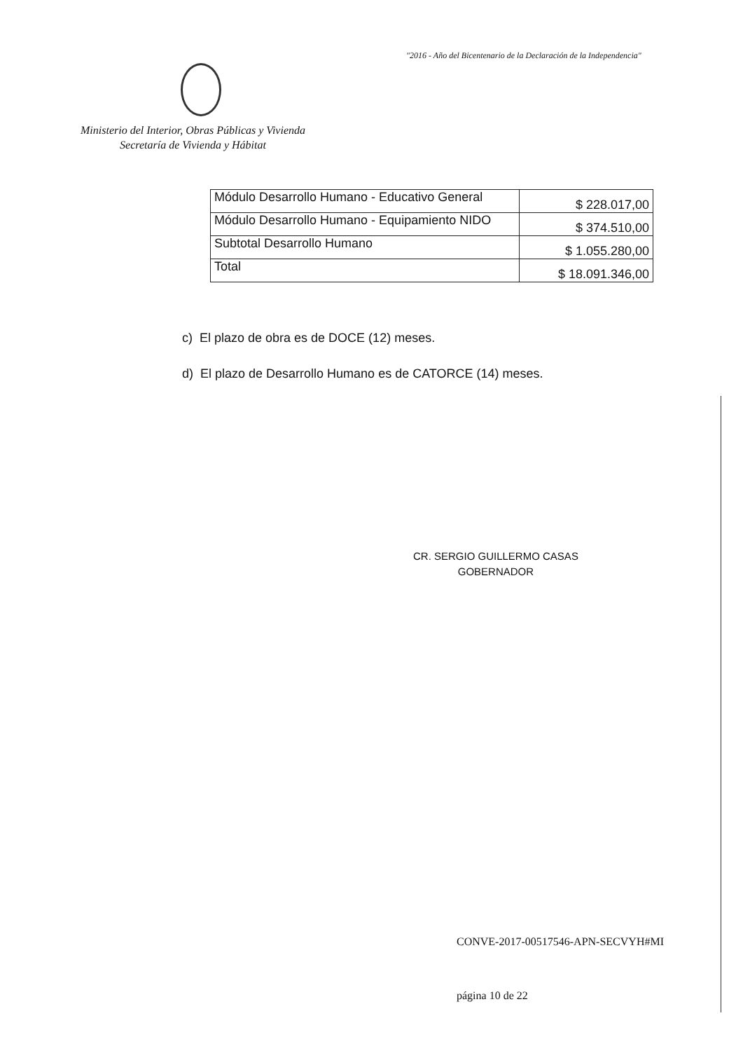"2016 - Año del Bicentenario de la Declaración de la Independencia"
Ministerio del Interior, Obras Públicas y Vivienda
Secretaría de Vivienda y Hábitat
| Módulo Desarrollo Humano - Educativo General | $ 228.017,00 |
| Módulo Desarrollo Humano - Equipamiento NIDO | $ 374.510,00 |
| Subtotal Desarrollo Humano | $ 1.055.280,00 |
| Total | $ 18.091.346,00 |
c) El plazo de obra es de DOCE (12) meses.
d) El plazo de Desarrollo Humano es de CATORCE (14) meses.
CR. SERGIO GUILLERMO CASAS
GOBERNADOR
CONVE-2017-00517546-APN-SECVYH#MI
página 10 de 22